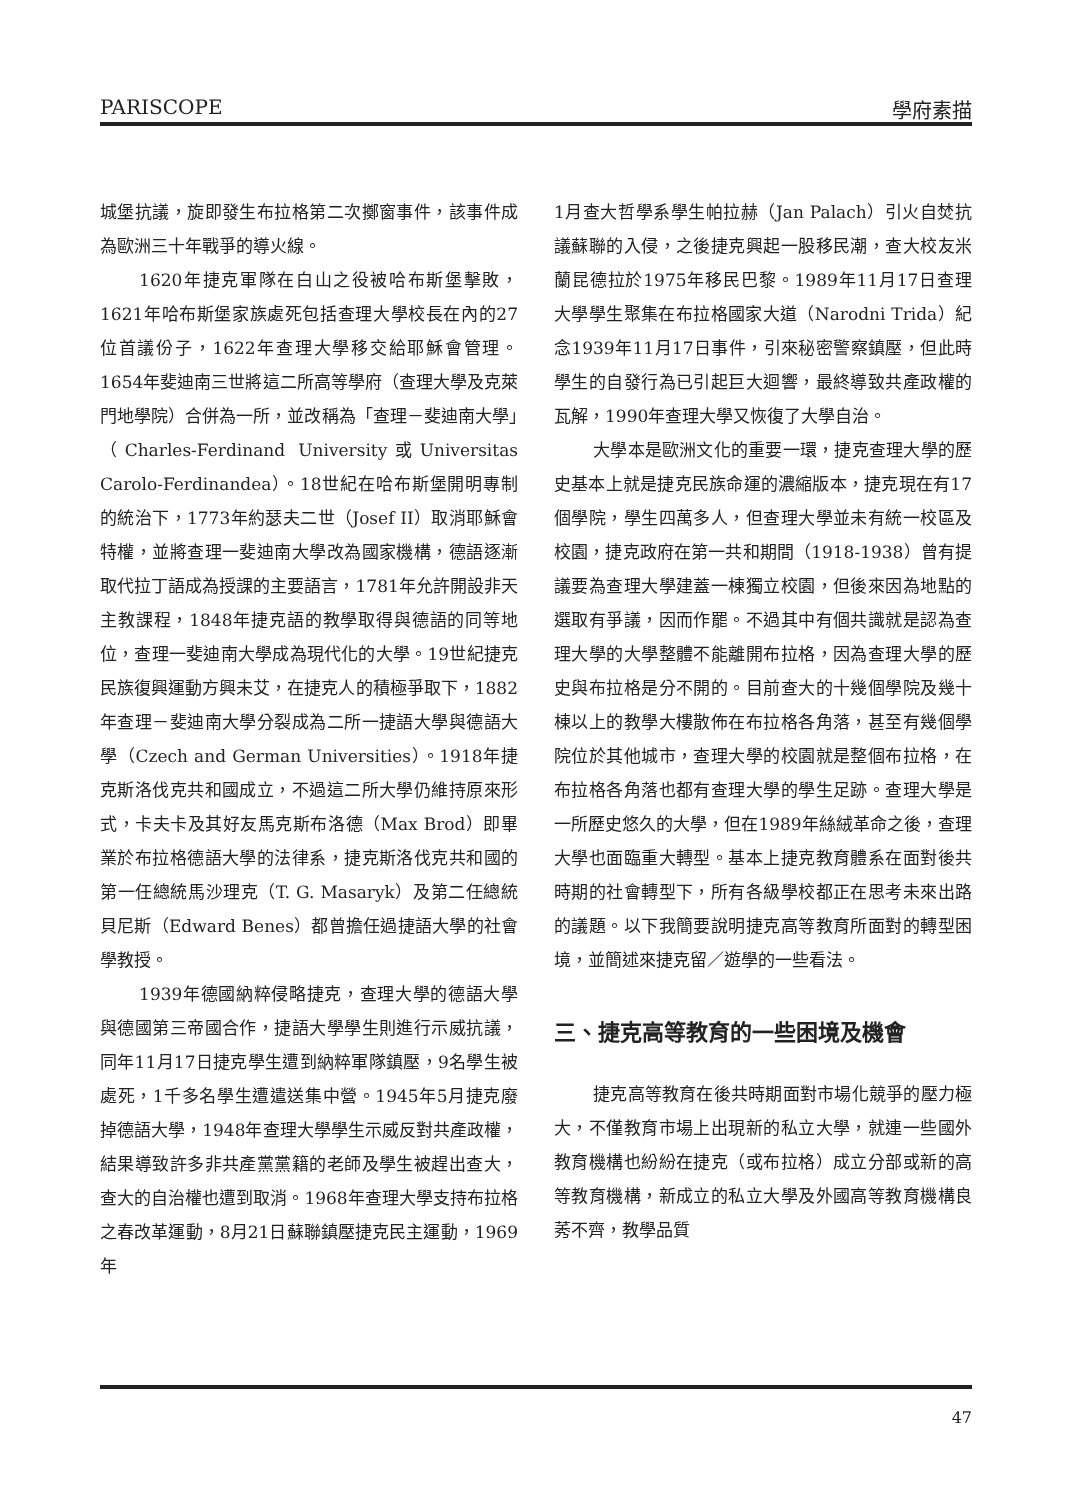PARISCOPE 學府素描
城堡抗議，旋即發生布拉格第二次擲窗事件，該事件成為歐洲三十年戰爭的導火線。
1620年捷克軍隊在白山之役被哈布斯堡擊敗，1621年哈布斯堡家族處死包括查理大學校長在內的27位首議份子，1622年查理大學移交給耶穌會管理。1654年斐迪南三世將這二所高等學府（查理大學及克萊門地學院）合併為一所，並改稱為「查理－斐迪南大學」（Charles-Ferdinand University或Universitas Carolo-Ferdinandea）。18世紀在哈布斯堡開明專制的統治下，1773年約瑟夫二世（Josef II）取消耶穌會特權，並將查理一斐迪南大學改為國家機構，德語逐漸取代拉丁語成為授課的主要語言，1781年允許開設非天主教課程，1848年捷克語的教學取得與德語的同等地位，查理一斐迪南大學成為現代化的大學。19世紀捷克民族復興運動方興未艾，在捷克人的積極爭取下，1882年查理－斐迪南大學分裂成為二所一捷語大學與德語大學（Czech and German Universities）。1918年捷克斯洛伐克共和國成立，不過這二所大學仍維持原來形式，卡夫卡及其好友馬克斯布洛德（Max Brod）即畢業於布拉格德語大學的法律系，捷克斯洛伐克共和國的第一任總統馬沙理克（T. G. Masaryk）及第二任總統貝尼斯（Edward Benes）都曾擔任過捷語大學的社會學教授。
1939年德國納粹侵略捷克，查理大學的德語大學與德國第三帝國合作，捷語大學學生則進行示威抗議，同年11月17日捷克學生遭到納粹軍隊鎮壓，9名學生被處死，1千多名學生遭遣送集中營。1945年5月捷克廢掉德語大學，1948年查理大學學生示威反對共產政權，結果導致許多非共產黨黨籍的老師及學生被趕出查大，查大的自治權也遭到取消。1968年查理大學支持布拉格之春改革運動，8月21日蘇聯鎮壓捷克民主運動，1969年
1月查大哲學系學生帕拉赫（Jan Palach）引火自焚抗議蘇聯的入侵，之後捷克興起一股移民潮，查大校友米蘭昆德拉於1975年移民巴黎。1989年11月17日查理大學學生聚集在布拉格國家大道（Narodni Trida）紀念1939年11月17日事件，引來秘密警察鎮壓，但此時學生的自發行為已引起巨大迴響，最終導致共產政權的瓦解，1990年查理大學又恢復了大學自治。
大學本是歐洲文化的重要一環，捷克查理大學的歷史基本上就是捷克民族命運的濃縮版本，捷克現在有17個學院，學生四萬多人，但查理大學並未有統一校區及校園，捷克政府在第一共和期間（1918-1938）曾有提議要為查理大學建蓋一棟獨立校園，但後來因為地點的選取有爭議，因而作罷。不過其中有個共識就是認為查理大學的大學整體不能離開布拉格，因為查理大學的歷史與布拉格是分不開的。目前查大的十幾個學院及幾十棟以上的教學大樓散佈在布拉格各角落，甚至有幾個學院位於其他城市，查理大學的校園就是整個布拉格，在布拉格各角落也都有查理大學的學生足跡。查理大學是一所歷史悠久的大學，但在1989年絲絨革命之後，查理大學也面臨重大轉型。基本上捷克教育體系在面對後共時期的社會轉型下，所有各級學校都正在思考未來出路的議題。以下我簡要說明捷克高等教育所面對的轉型困境，並簡述來捷克留／遊學的一些看法。
三、捷克高等教育的一些困境及機會
捷克高等教育在後共時期面對市場化競爭的壓力極大，不僅教育市場上出現新的私立大學，就連一些國外教育機構也紛紛在捷克（或布拉格）成立分部或新的高等教育機構，新成立的私立大學及外國高等教育機構良莠不齊，教學品質
47